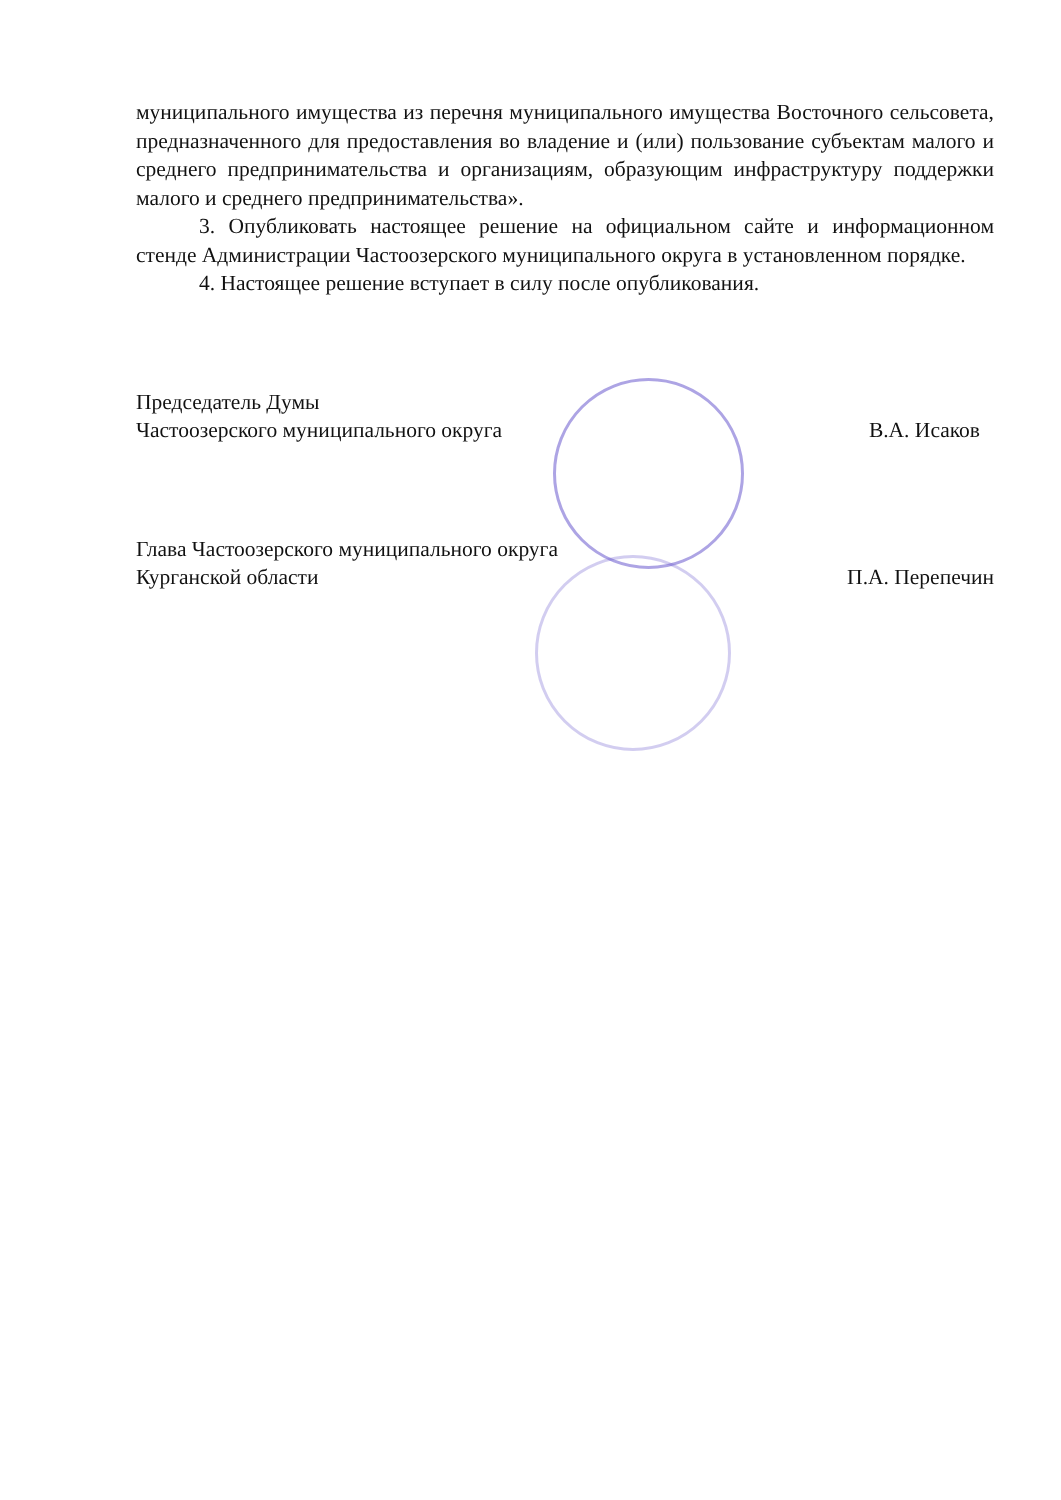муниципального имущества из перечня муниципального имущества Восточного сельсовета, предназначенного для предоставления во владение и (или) пользование субъектам малого и среднего предпринимательства и организациям, образующим инфраструктуру поддержки малого и среднего предпринимательства».
3. Опубликовать настоящее решение на официальном сайте и информационном стенде Администрации Частоозерского муниципального округа в установленном порядке.
4. Настоящее решение вступает в силу после опубликования.
Председатель Думы
Частоозерского муниципального округа В.А. Исаков
Глава Частоозерского муниципального округа
Курганской области П.А. Перепечин